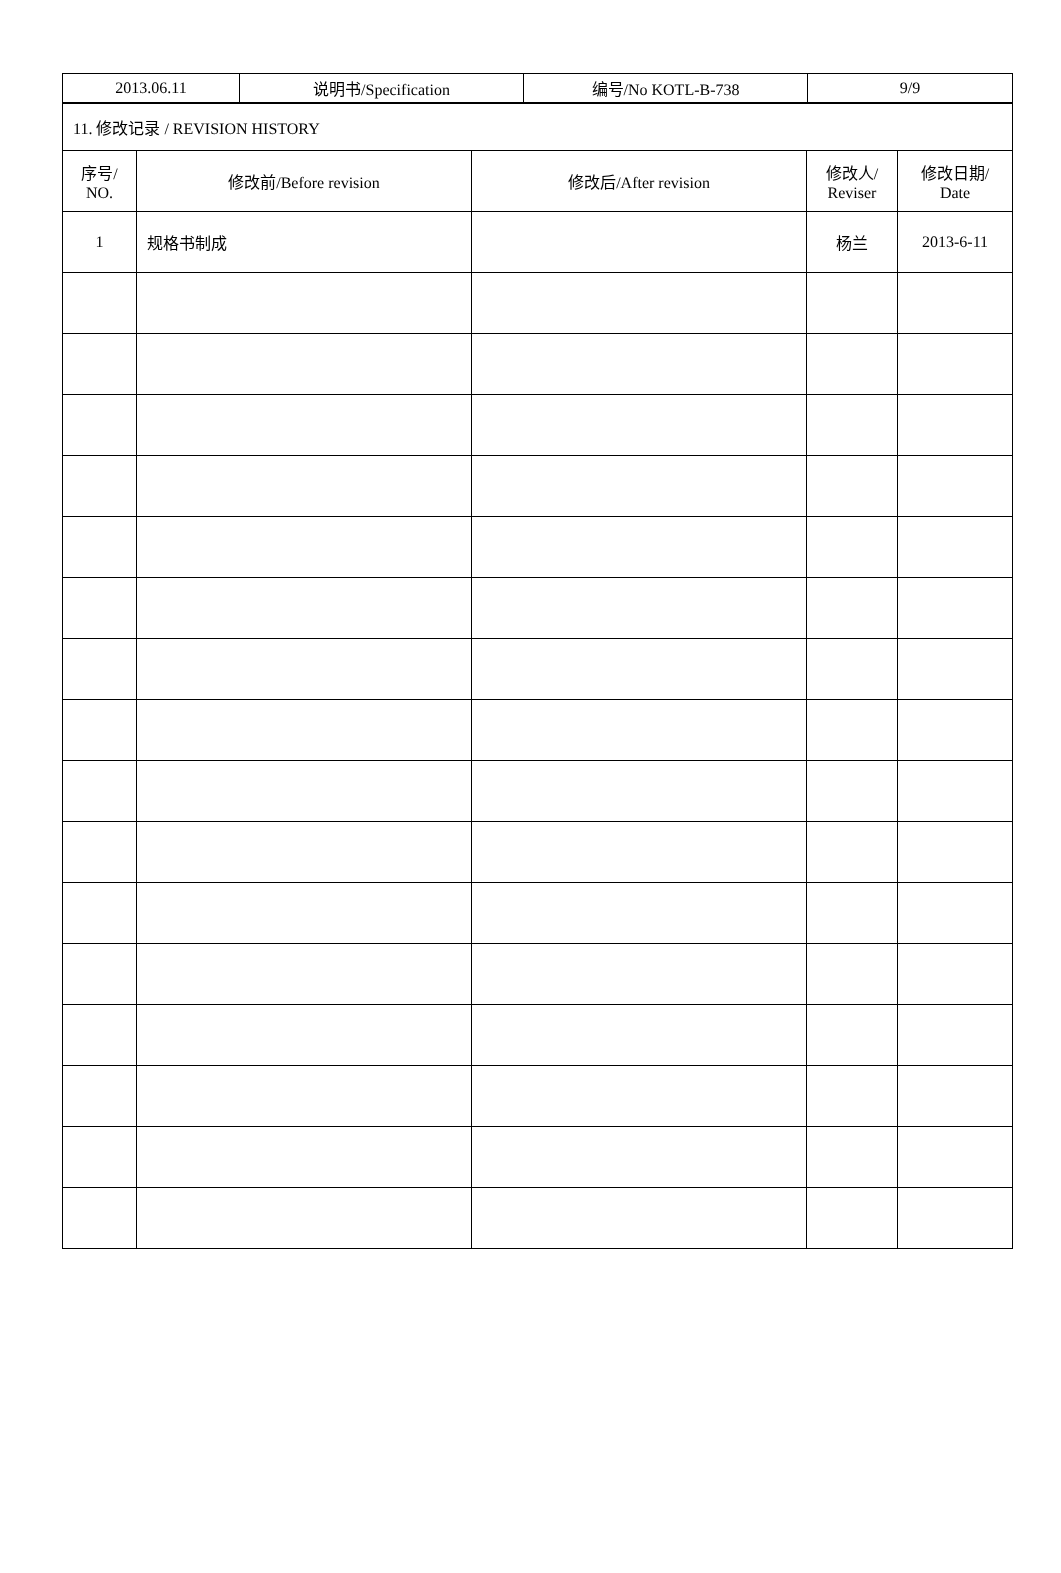| 2013.06.11 | 说明书/Specification | 编号/No KOTL-B-738 | 9/9 |
| 11. 修改记录 / REVISION HISTORY | | | | |
| 序号/ NO. | 修改前/Before revision | 修改后/After revision | 修改人/ Reviser | 修改日期/ Date |
| 1 | 规格书制成 | | 杨兰 | 2013-6-11 |